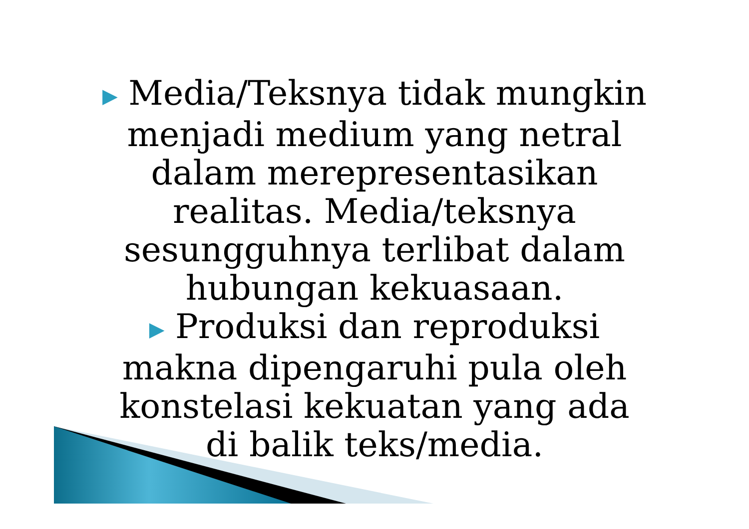▶ Media/Teksnya tidak mungkin
menjadi medium yang netral
dalam merepresentasikan
realitas. Media/teksnya
sesungguhnya terlibat dalam
hubungan kekuasaan.
▶ Produksi dan reproduksi
makna dipengaruhi pula oleh
konstelasi kekuatan yang ada
di balik teks/media.